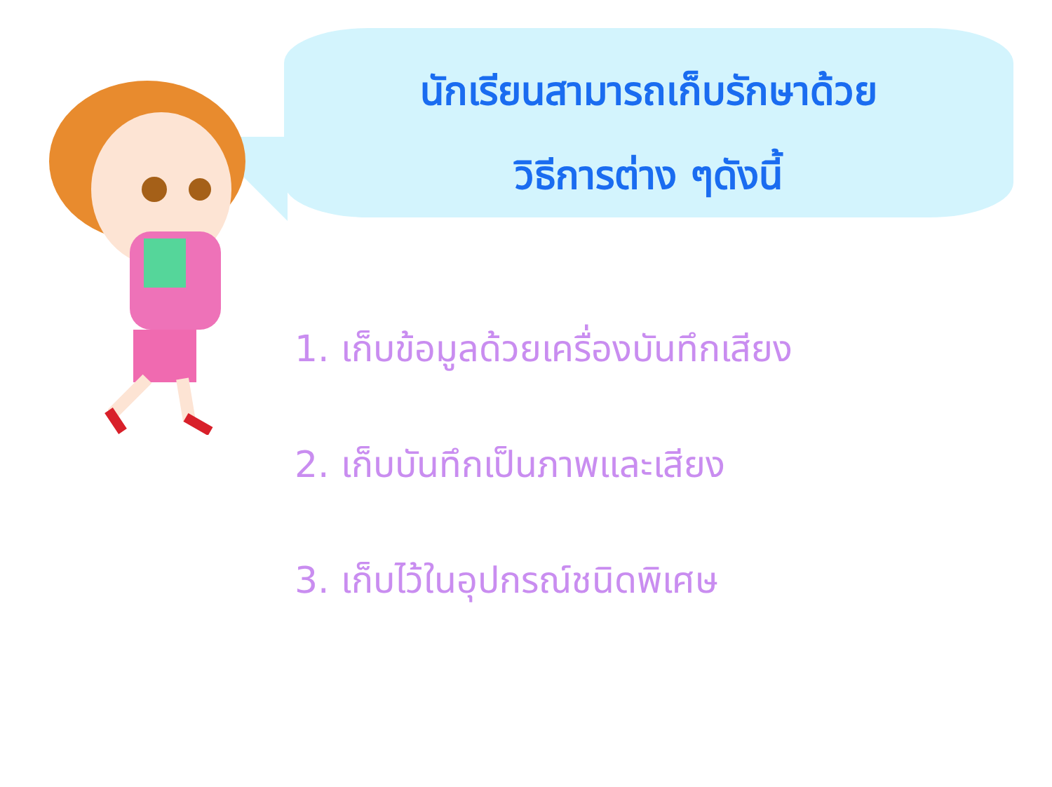นักเรียนสามารถเก็บรักษาด้วย
วิธีการต่าง ๆดังนี้
1. เก็บข้อมูลด้วยเครื่องบันทึกเสียง
2. เก็บบันทึกเป็นภาพและเสียง
3. เก็บไว้ในอุปกรณ์ชนิดพิเศษ